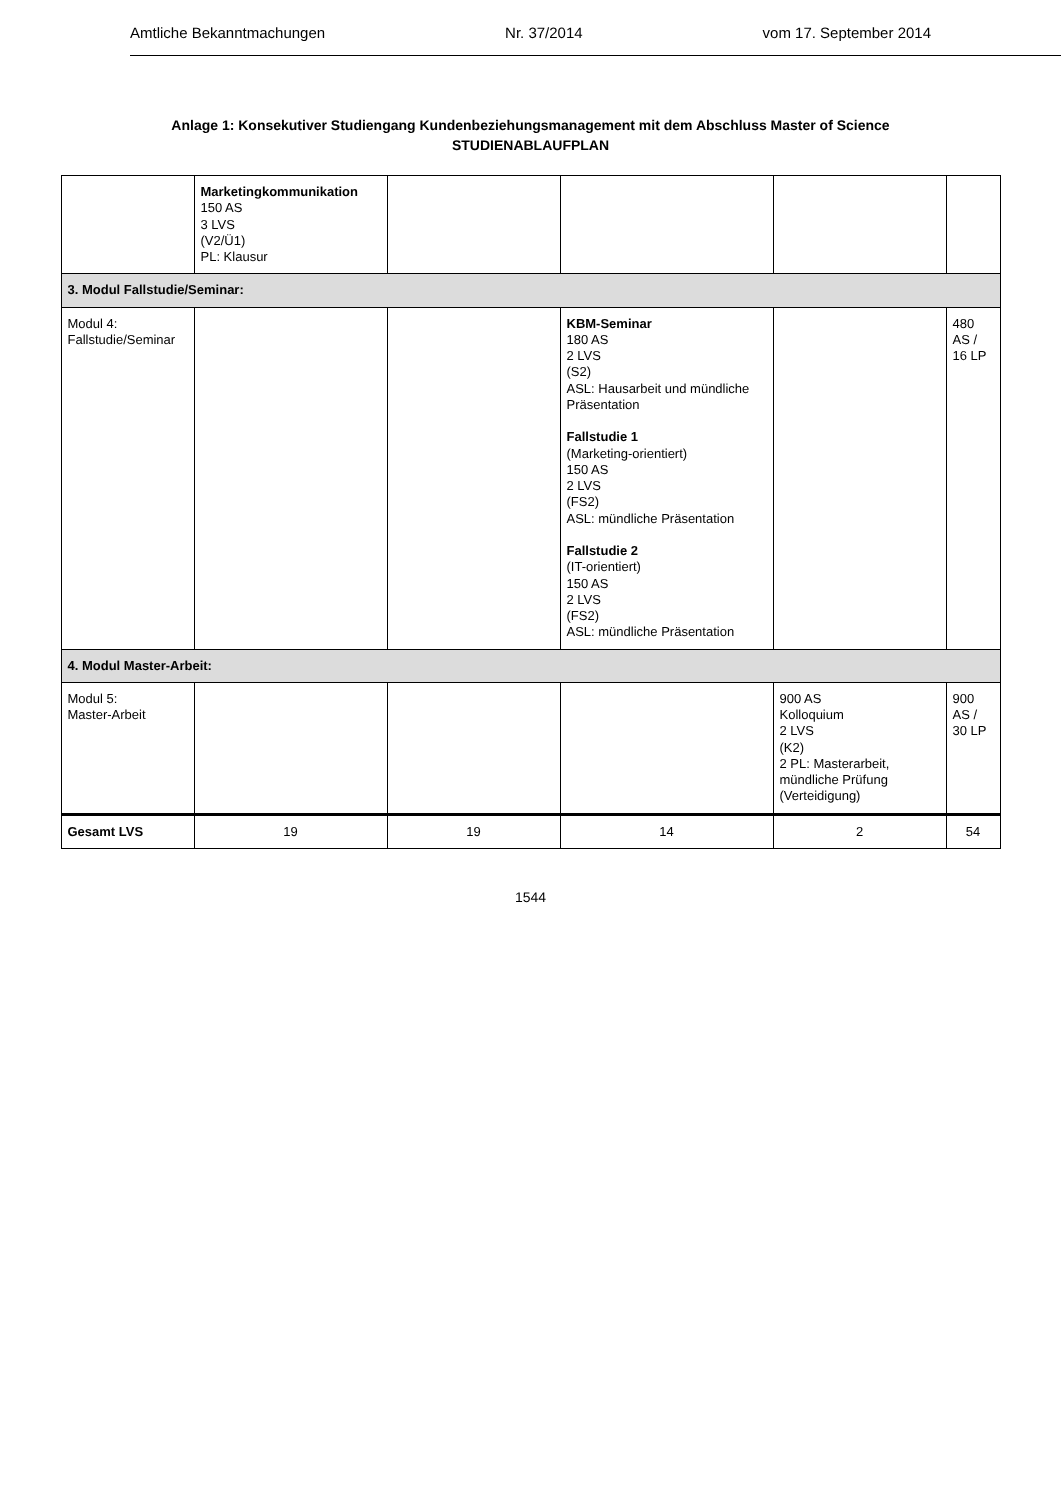Amtliche Bekanntmachungen Nr. 37/2014 vom 17. September 2014
Anlage 1: Konsekutiver Studiengang Kundenbeziehungsmanagement mit dem Abschluss Master of Science
STUDIENABLAUFPLAN
| | Marketingkommunikation 150 AS 3 LVS (V2/Ü1) PL: Klausur | | | | |
| 3. Modul Fallstudie/Seminar: | | | | | |
| Modul 4: Fallstudie/Seminar | | | KBM-Seminar 180 AS 2 LVS (S2) ASL: Hausarbeit und mündliche Präsentation Fallstudie 1 (Marketing-orientiert) 150 AS 2 LVS (FS2) ASL: mündliche Präsentation Fallstudie 2 (IT-orientiert) 150 AS 2 LVS (FS2) ASL: mündliche Präsentation | | 480 AS / 16 LP |
| 4. Modul Master-Arbeit: | | | | | |
| Modul 5: Master-Arbeit | | | | 900 AS Kolloquium 2 LVS (K2) 2 PL: Masterarbeit, mündliche Prüfung (Verteidigung) | 900 AS / 30 LP |
| Gesamt LVS | 19 | 19 | 14 | 2 | 54 |
1544